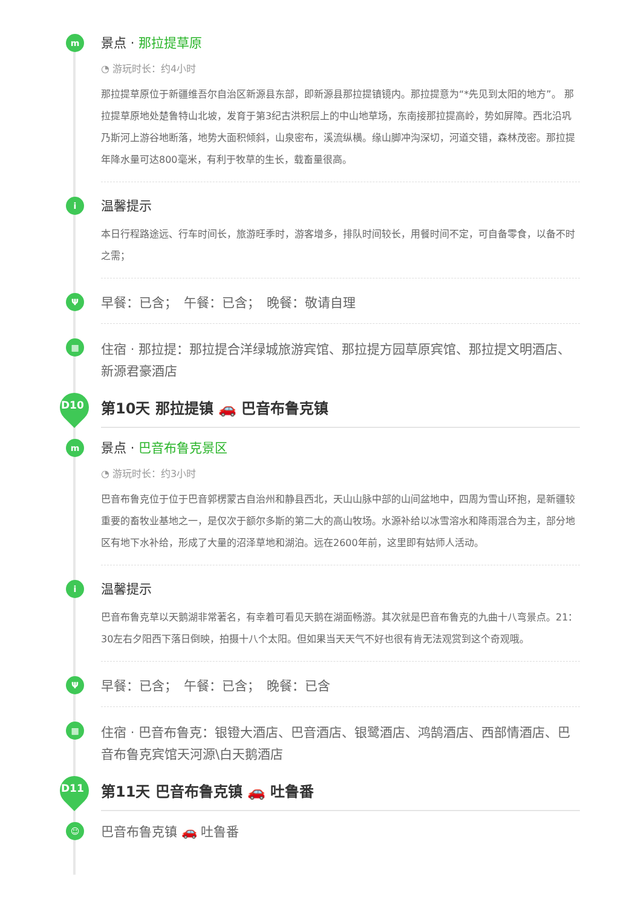m
景点 · 那拉提草原
◔ 游玩时长：约4小时
那拉提草原位于新疆维吾尔自治区新源县东部，即新源县那拉提镇镜内。那拉提意为“*先见到太阳的地方”。 那拉提草原地处楚鲁特山北坡，发育于第3纪古洪积层上的中山地草场，东南接那拉提高岭，势如屏障。西北沿巩乃斯河上游谷地断落，地势大面积倾斜，山泉密布，溪流纵横。缘山脚冲沟深切，河道交错，森林茂密。那拉提年降水量可达800毫米，有利于牧草的生长，载畜量很高。
i
温馨提示
本日行程路途远、行车时间长，旅游旺季时，游客增多，排队时间较长，用餐时间不定，可自备零食，以备不时之需；
Ψ
早餐：已含；　午餐：已含；　晚餐：敬请自理
▦
住宿 · 那拉提：那拉提合洋绿城旅游宾馆、那拉提方园草原宾馆、那拉提文明酒店、 新源君豪酒店
D10
第10天 那拉提镇 🚗 巴音布鲁克镇
m
景点 · 巴音布鲁克景区
◔ 游玩时长：约3小时
巴音布鲁克位于位于巴音郭楞蒙古自治州和静县西北，天山山脉中部的山间盆地中，四周为雪山环抱，是新疆较重要的畜牧业基地之一，是仅次于额尔多斯的第二大的高山牧场。水源补给以冰雪溶水和降雨混合为主，部分地区有地下水补给，形成了大量的沼泽草地和湖泊。远在2600年前，这里即有姑师人活动。
i
温馨提示
巴音布鲁克草以天鹅湖非常著名，有幸着可看见天鹅在湖面畅游。其次就是巴音布鲁克的九曲十八弯景点。21：30左右夕阳西下落日倒映，拍摄十八个太阳。但如果当天天气不好也很有肯无法观赏到这个奇观哦。
Ψ
早餐：已含；　午餐：已含；　晚餐：已含
▦
住宿 · 巴音布鲁克：银镫大酒店、巴音酒店、银鹭酒店、鸿鹄酒店、西部情酒店、巴音布鲁克宾馆天河源\白天鹅酒店
D11
第11天 巴音布鲁克镇 🚗 吐鲁番
☺
巴音布鲁克镇 🚗 吐鲁番